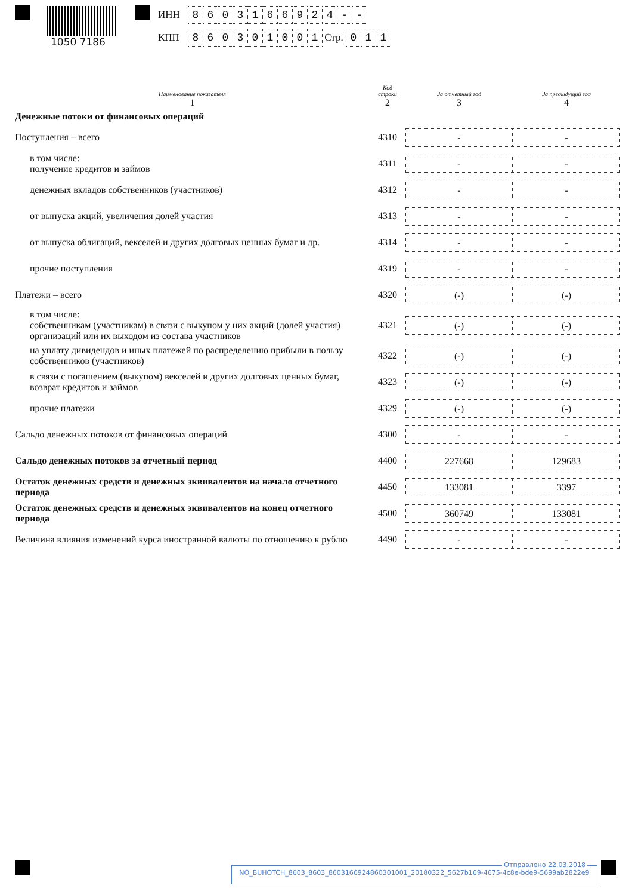1050 7186
ИНН 8603166924 - -
КПП 860301001 Стр. 011
| Наименование показателя 1 | Код строки 2 | За отчетный год 3 | За предыдущий год 4 |
| --- | --- | --- | --- |
| Денежные потоки от финансовых операций | | | |
| Поступления – всего | 4310 | - | - |
| в том числе: получение кредитов и займов | 4311 | - | - |
| денежных вкладов собственников (участников) | 4312 | - | - |
| от выпуска акций, увеличения долей участия | 4313 | - | - |
| от выпуска облигаций, векселей и других долговых ценных бумаг и др. | 4314 | - | - |
| прочие поступления | 4319 | - | - |
| Платежи – всего | 4320 | (-) | (-) |
| в том числе: собственникам (участникам) в связи с выкупом у них акций (долей участия) организаций или их выходом из состава участников | 4321 | (-) | (-) |
| на уплату дивидендов и иных платежей по распределению прибыли в пользу собственников (участников) | 4322 | (-) | (-) |
| в связи с погашением (выкупом) векселей и других долговых ценных бумаг, возврат кредитов и займов | 4323 | (-) | (-) |
| прочие платежи | 4329 | (-) | (-) |
| Сальдо денежных потоков от финансовых операций | 4300 | - | - |
| Сальдо денежных потоков за отчетный период | 4400 | 227668 | 129683 |
| Остаток денежных средств и денежных эквивалентов на начало отчетного периода | 4450 | 133081 | 3397 |
| Остаток денежных средств и денежных эквивалентов на конец отчетного периода | 4500 | 360749 | 133081 |
| Величина влияния изменений курса иностранной валюты по отношению к рублю | 4490 | - | - |
Отправлено 22.03.2018
NO_BUHOTCH_8603_8603_860316692486030100­1_20180322_5627b169-4675-4c8e-bde9-5699ab2822e9